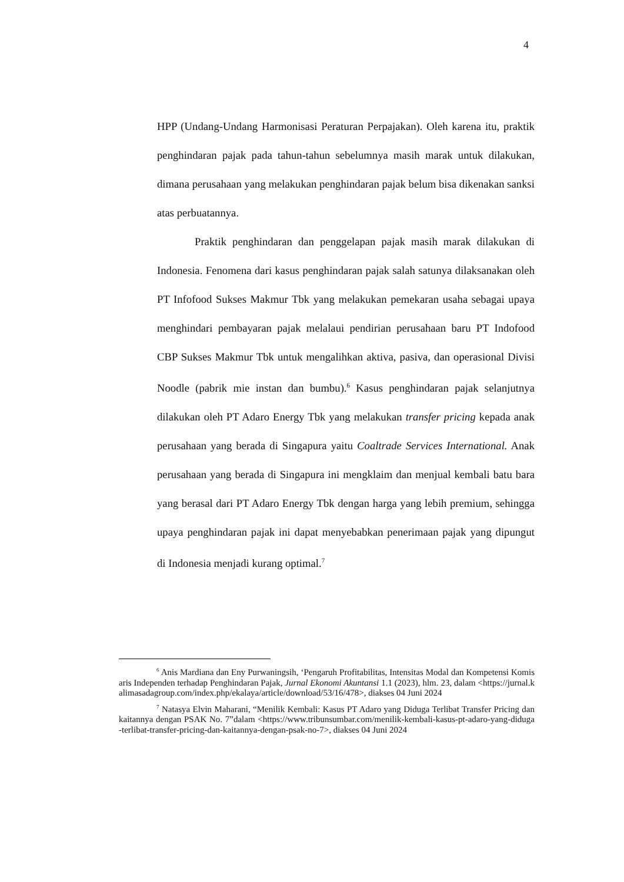4
HPP (Undang-Undang Harmonisasi Peraturan Perpajakan). Oleh karena itu, praktik penghindaran pajak pada tahun-tahun sebelumnya masih marak untuk dilakukan, dimana perusahaan yang melakukan penghindaran pajak belum bisa dikenakan sanksi atas perbuatannya.
Praktik penghindaran dan penggelapan pajak masih marak dilakukan di Indonesia. Fenomena dari kasus penghindaran pajak salah satunya dilaksanakan oleh PT Infofood Sukses Makmur Tbk yang melakukan pemekaran usaha sebagai upaya menghindari pembayaran pajak melalaui pendirian perusahaan baru PT Indofood CBP Sukses Makmur Tbk untuk mengalihkan aktiva, pasiva, dan operasional Divisi Noodle (pabrik mie instan dan bumbu).<sup>6</sup> Kasus penghindaran pajak selanjutnya dilakukan oleh PT Adaro Energy Tbk yang melakukan transfer pricing kepada anak perusahaan yang berada di Singapura yaitu Coaltrade Services International. Anak perusahaan yang berada di Singapura ini mengklaim dan menjual kembali batu bara yang berasal dari PT Adaro Energy Tbk dengan harga yang lebih premium, sehingga upaya penghindaran pajak ini dapat menyebabkan penerimaan pajak yang dipungut di Indonesia menjadi kurang optimal.<sup>7</sup>
<sup>6</sup> Anis Mardiana dan Eny Purwaningsih, ‘Pengaruh Profitabilitas, Intensitas Modal dan Kompetensi Komisaris Independen terhadap Penghindaran Pajak, Jurnal Ekonomi Akuntansi 1.1 (2023), hlm. 23, dalam <https://jurnal.kalimasadagroup.com/index.php/ekalaya/article/download/53/16/478>, diakses 04 Juni 2024
<sup>7</sup> Natasya Elvin Maharani, “Menilik Kembali: Kasus PT Adaro yang Diduga Terlibat Transfer Pricing dan kaitannya dengan PSAK No. 7”dalam <https://www.tribunsumbar.com/menilik-kembali-kasus-pt-adaro-yang-diduga-terlibat-transfer-pricing-dan-kaitannya-dengan-psak-no-7>, diakses 04 Juni 2024